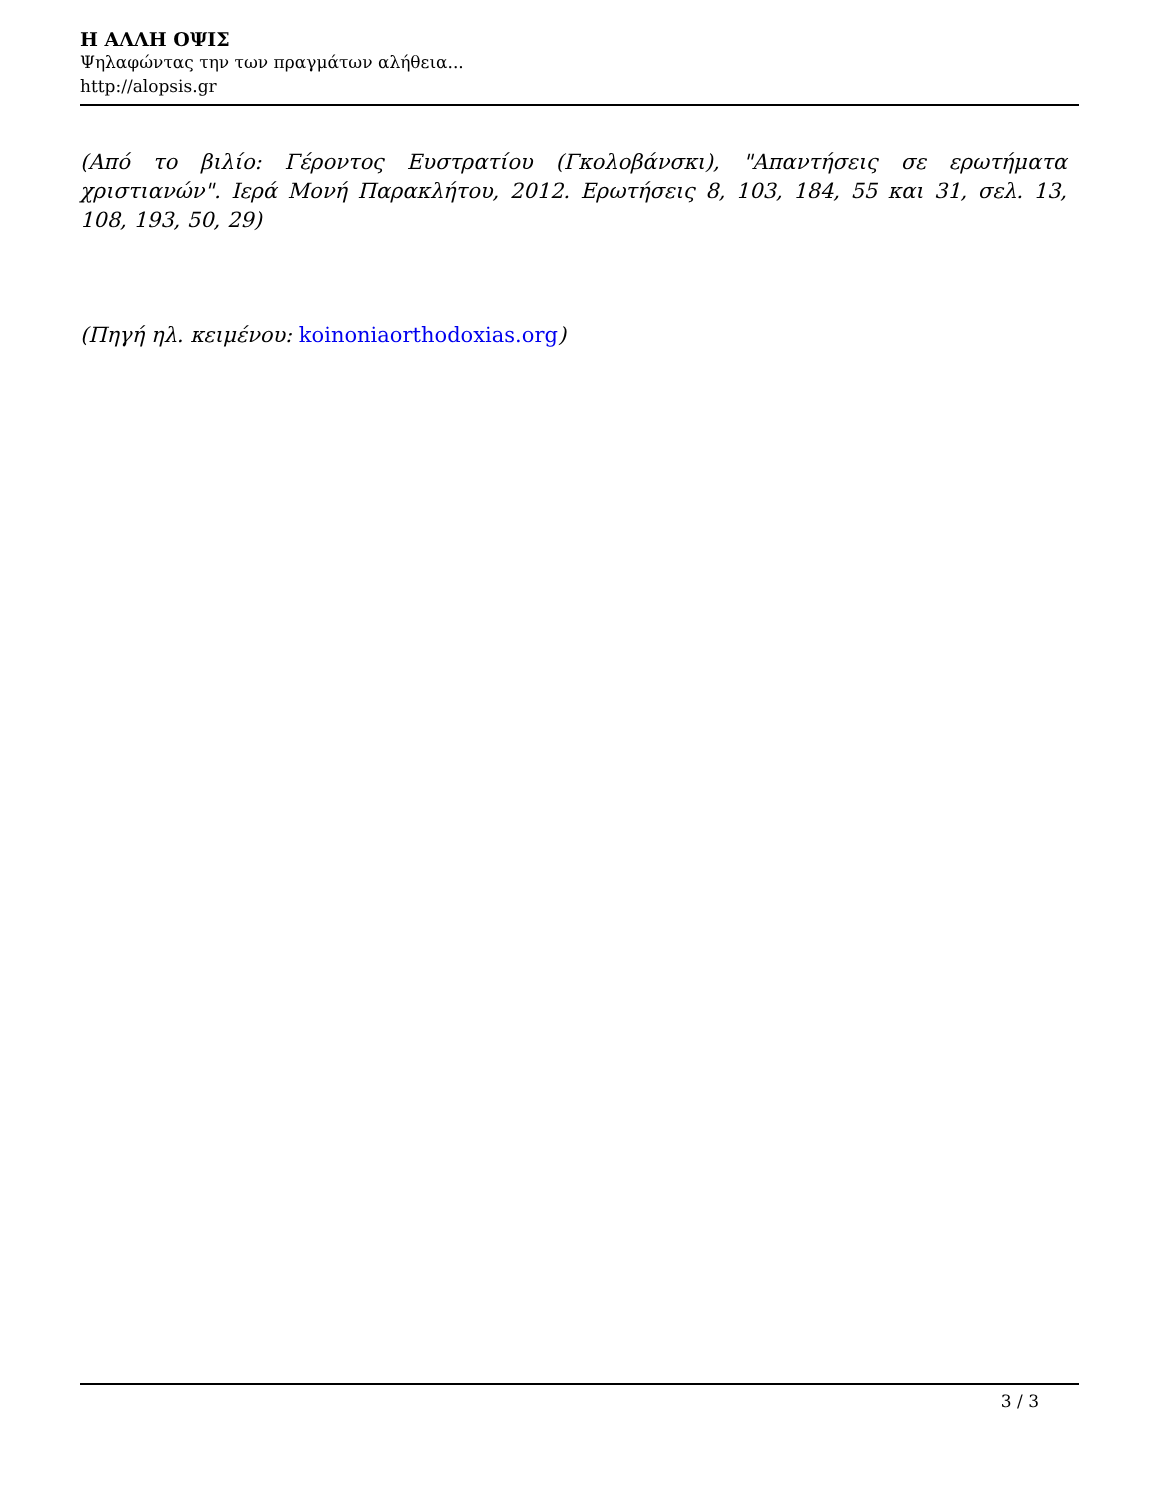Η ΑΛΛΗ ΟΨΙΣ
Ψηλαφώντας την των πραγμάτων αλήθεια...
http://alopsis.gr
(Από το βιλίο: Γέροντος Ευστρατίου (Γκολοβάνσκι), "Απαντήσεις σε ερωτήματα χριστιανών". Ιερά Μονή Παρακλήτου, 2012. Ερωτήσεις 8, 103, 184, 55 και 31, σελ. 13, 108, 193, 50, 29)
(Πηγή ηλ. κειμένου: koinoniaorthodoxias.org)
3 / 3